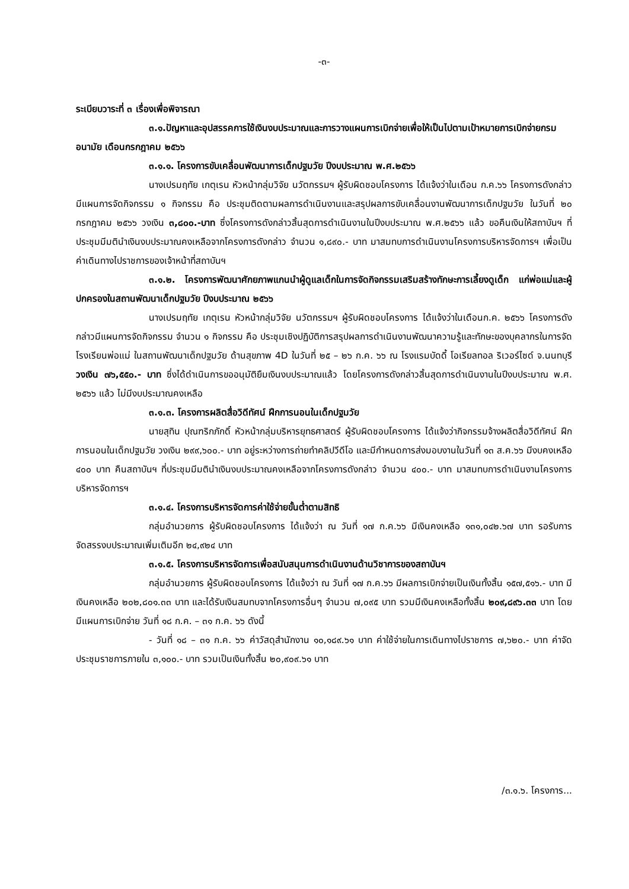-๓-
ระเบียบวาระที่ ๓ เรื่องเพื่อพิจารณา
๓.๑.ปัญหาและอุปสรรคการใช้เงินงบประมาณและการวางแผนการเบิกจ่ายเพื่อให้เป็นไปตามเป้าหมายการเบิกจ่ายกรมอนามัย เดือนกรกฎาคม ๒๕๖๖
๓.๑.๑. โครงการขับเคลื่อนพัฒนาการเด็กปฐมวัย ปีงบประมาณ พ.ศ.๒๕๖๖
นางเปรมฤทัย เกตุเรน หัวหน้ากลุ่มวิจัย นวัตกรรมฯ ผู้รับผิดชอบโครงการ ได้แจ้งว่าในเดือน ก.ค.๖๖ โครงการดังกล่าวมีแผนการจัดกิจกรรม ๑ กิจกรรม คือ ประชุมติดตามผลการดำเนินงานและสรุปผลการขับเคลื่อนงานพัฒนาการเด็กปฐมวัย ในวันที่ ๒๐ กรกฎาคม ๒๕๖๖ วงเงิน ๓,๘๐๐.-บาท ซึ่งโครงการดังกล่าวสิ้นสุดการดำเนินงานในปีงบประมาณ พ.ศ.๒๕๖๖ แล้ว ขอคืนเงินให้สถาบันฯ ที่ประชุมมีมตินำเงินงบประมาณคงเหลือจากโครงการดังกล่าว จำนวน ๑,๘๙๐.- บาท มาสมทบการดำเนินงานโครงการบริหารจัดการฯ เพื่อเป็นค่าเดินทางไปราชการของเจ้าหน้าที่สถาบันฯ
๓.๑.๒. โครงการพัฒนาศักยภาพแกนนำผู้ดูแลเด็กในการจัดกิจกรรมเสริมสร้างทักษะการเลี้ยงดูเด็ก แก่พ่อแม่และผู้ปกครองในสถานพัฒนาเด็กปฐมวัย ปีงบประมาณ ๒๕๖๖
นางเปรมฤทัย เกตุเรน หัวหน้ากลุ่มวิจัย นวัตกรรมฯ ผู้รับผิดชอบโครงการ ได้แจ้งว่าในเดือนก.ค. ๒๕๖๖ โครงการดังกล่าวมีแผนการจัดกิจกรรม จำนวน ๑ กิจกรรม คือ ประชุมเชิงปฏิบัติการสรุปผลการดำเนินงานพัฒนาความรู้และทักษะของบุคลากรในการจัดโรงเรียนพ่อแม่ ในสถานพัฒนาเด็กปฐมวัย ด้านสุขภาพ 4D ในวันที่ ๒๕ – ๒๖ ก.ค. ๖๖ ณ โรงแรมบัดดี้ โอเรียลทอล ริเวอร์ไซด์ จ.นนทบุรี วงเงิน ๗๖,๕๕๐.- บาท ซึ่งได้ดำเนินการขออนุมัติยืมเงินงบประมาณแล้ว โดยโครงการดังกล่าวสิ้นสุดการดำเนินงานในปีงบประมาณ พ.ศ. ๒๕๖๖ แล้ว ไม่มีงบประมาณคงเหลือ
๓.๑.๓. โครงการผลิตสื่อวิดีทัศน์ ฝึกการนอนในเด็กปฐมวัย
นายสุทิน ปุณฑริกภักดิ์ หัวหน้ากลุ่มบริหารยุทธศาสตร์ ผู้รับผิดชอบโครงการ ได้แจ้งว่ากิจกรรมจ้างผลิตสื่อวิดีทัศน์ ฝึกการนอนในเด็กปฐมวัย วงเงิน ๒๙๙,๖๐๐.- บาท อยู่ระหว่างการถ่ายทำคลิปวีดีโอ และมีกำหนดการส่งมอบงานในวันที่ ๑๓ ส.ค.๖๖ มีงบคงเหลือ ๔๐๐ บาท คืนสถาบันฯ ที่ประชุมมีมตินำเงินงบประมาณคงเหลือจากโครงการดังกล่าว จำนวน ๔๐๐.- บาท มาสมทบการดำเนินงานโครงการบริหารจัดการฯ
๓.๑.๔. โครงการบริหารจัดการค่าใช้จ่ายขั้นต่ำตามสิทธิ
กลุ่มอำนวยการ ผู้รับผิดชอบโครงการ ได้แจ้งว่า ณ วันที่ ๑๗ ก.ค.๖๖ มีเงินคงเหลือ ๑๓๑,๐๔๒.๖๗ บาท รอรับการจัดสรรงบประมาณเพิ่มเติมอีก ๒๔,๙๒๔ บาท
๓.๑.๕. โครงการบริหารจัดการเพื่อสนับสนุนการดำเนินงานด้านวิชาการของสถาบันฯ
กลุ่มอำนวยการ ผู้รับผิดชอบโครงการ ได้แจ้งว่า ณ วันที่ ๑๗ ก.ค.๖๖ มีผลการเบิกจ่ายเป็นเงินทั้งสิ้น ๑๕๗,๕๑๖.- บาท มีเงินคงเหลือ ๒๐๒,๘๐๑.๓๓ บาท และได้รับเงินสมทบจากโครงการอื่นๆ จำนวน ๗,๐๙๕ บาท รวมมีเงินคงเหลือทั้งสิ้น ๒๐๙,๘๙๖.๓๓ บาท โดยมีแผนการเบิกจ่าย วันที่ ๑๘ ก.ค. – ๓๑ ก.ค. ๖๖ ดังนี้
- วันที่ ๑๘ – ๓๑ ก.ค. ๖๖ ค่าวัสดุสำนักงาน ๑๐,๑๘๙.๖๑ บาท ค่าใช้จ่ายในการเดินทางไปราชการ ๗,๖๒๐.- บาท ค่าจัดประชุมราชการภายใน ๓,๑๐๐.- บาท รวมเป็นเงินทั้งสิ้น ๒๐,๙๐๙.๖๑ บาท
/๓.๑.๖. โครงการ...